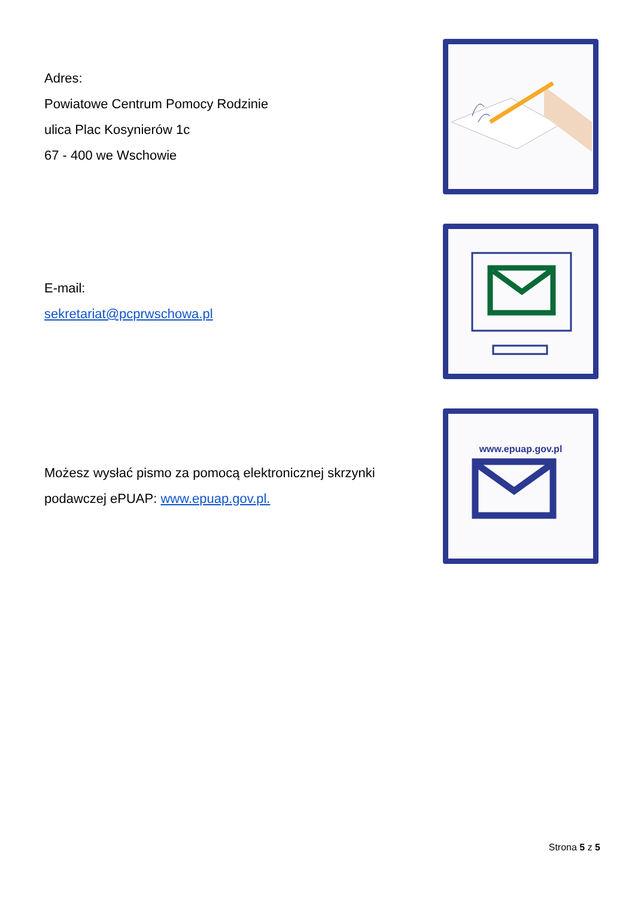Adres:
Powiatowe Centrum Pomocy Rodzinie
ulica Plac Kosynierów 1c
67 - 400 we Wschowie
E-mail:
sekretariat@pcprwschowa.pl
Możesz wysłać pismo za pomocą elektronicznej skrzynki
podawczej ePUAP: www.epuap.gov.pl.
www.epuap.gov.pl
Strona 5 z 5